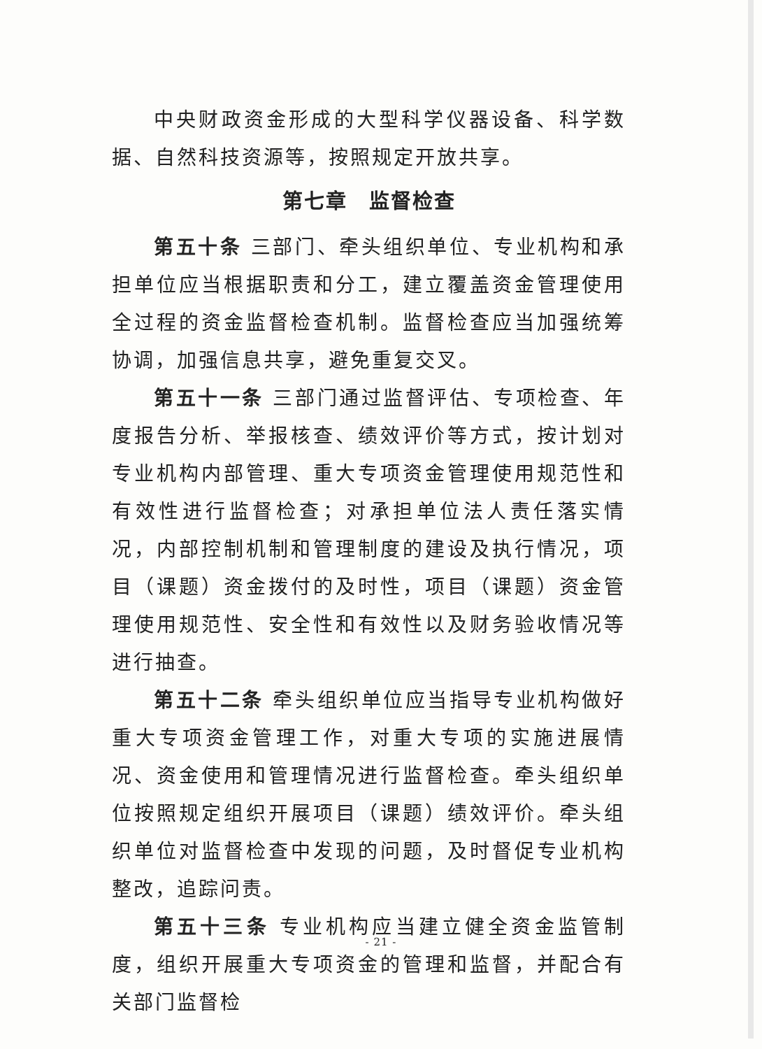中央财政资金形成的大型科学仪器设备、科学数据、自然科技资源等，按照规定开放共享。
第七章　监督检查
第五十条 三部门、牵头组织单位、专业机构和承担单位应当根据职责和分工，建立覆盖资金管理使用全过程的资金监督检查机制。监督检查应当加强统筹协调，加强信息共享，避免重复交叉。
第五十一条 三部门通过监督评估、专项检查、年度报告分析、举报核查、绩效评价等方式，按计划对专业机构内部管理、重大专项资金管理使用规范性和有效性进行监督检查；对承担单位法人责任落实情况，内部控制机制和管理制度的建设及执行情况，项目（课题）资金拨付的及时性，项目（课题）资金管理使用规范性、安全性和有效性以及财务验收情况等进行抽查。
第五十二条 牵头组织单位应当指导专业机构做好重大专项资金管理工作，对重大专项的实施进展情况、资金使用和管理情况进行监督检查。牵头组织单位按照规定组织开展项目（课题）绩效评价。牵头组织单位对监督检查中发现的问题，及时督促专业机构整改，追踪问责。
第五十三条 专业机构应当建立健全资金监管制度，组织开展重大专项资金的管理和监督，并配合有关部门监督检
- 21 -